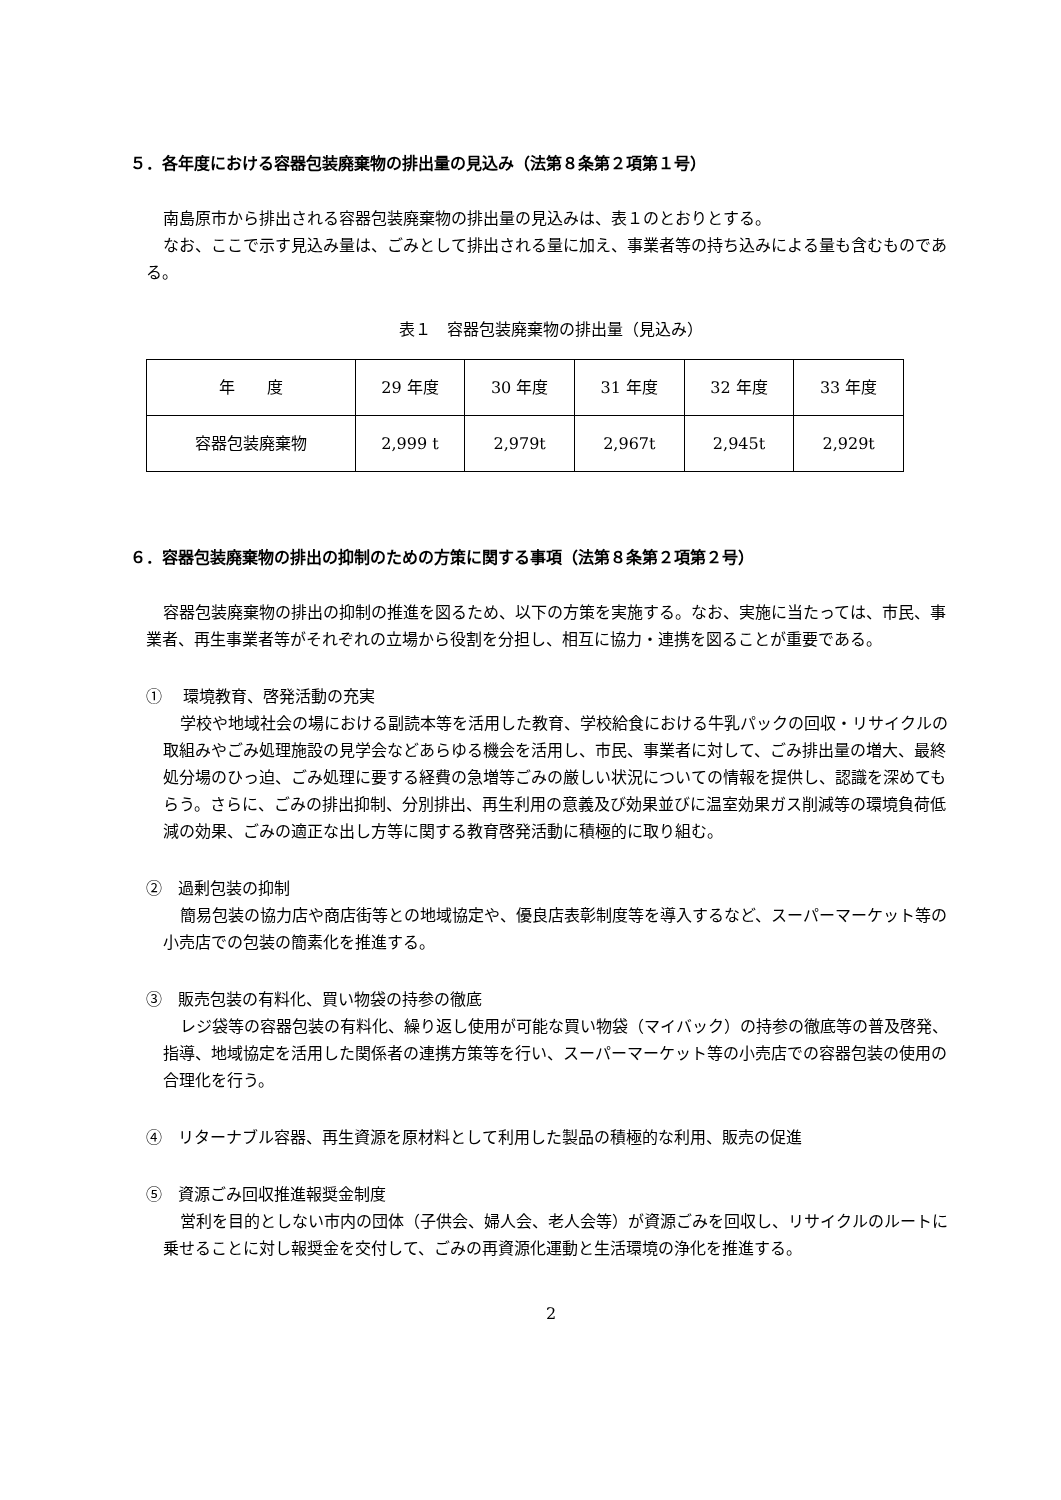５．各年度における容器包装廃棄物の排出量の見込み（法第８条第２項第１号）
南島原市から排出される容器包装廃棄物の排出量の見込みは、表１のとおりとする。
なお、ここで示す見込み量は、ごみとして排出される量に加え、事業者等の持ち込みによる量も含むものである。
表１　容器包装廃棄物の排出量（見込み）
| 年 度 | 29 年度 | 30 年度 | 31 年度 | 32 年度 | 33 年度 |
| 容器包装廃棄物 | 2,999 t | 2,979t | 2,967t | 2,945t | 2,929t |
６．容器包装廃棄物の排出の抑制のための方策に関する事項（法第８条第２項第２号）
容器包装廃棄物の排出の抑制の推進を図るため、以下の方策を実施する。なお、実施に当たっては、市民、事業者、再生事業者等がそれぞれの立場から役割を分担し、相互に協力・連携を図ることが重要である。
①　 環境教育、啓発活動の充実
学校や地域社会の場における副読本等を活用した教育、学校給食における牛乳パックの回収・リサイクルの取組みやごみ処理施設の見学会などあらゆる機会を活用し、市民、事業者に対して、ごみ排出量の増大、最終処分場のひっ迫、ごみ処理に要する経費の急増等ごみの厳しい状況についての情報を提供し、認識を深めてもらう。さらに、ごみの排出抑制、分別排出、再生利用の意義及び効果並びに温室効果ガス削減等の環境負荷低減の効果、ごみの適正な出し方等に関する教育啓発活動に積極的に取り組む。
②　過剰包装の抑制
簡易包装の協力店や商店街等との地域協定や、優良店表彰制度等を導入するなど、スーパーマーケット等の小売店での包装の簡素化を推進する。
③　販売包装の有料化、買い物袋の持参の徹底
レジ袋等の容器包装の有料化、繰り返し使用が可能な買い物袋（マイバック）の持参の徹底等の普及啓発、指導、地域協定を活用した関係者の連携方策等を行い、スーパーマーケット等の小売店での容器包装の使用の合理化を行う。
④　リターナブル容器、再生資源を原材料として利用した製品の積極的な利用、販売の促進
⑤　資源ごみ回収推進報奨金制度
営利を目的としない市内の団体（子供会、婦人会、老人会等）が資源ごみを回収し、リサイクルのルートに乗せることに対し報奨金を交付して、ごみの再資源化運動と生活環境の浄化を推進する。
2